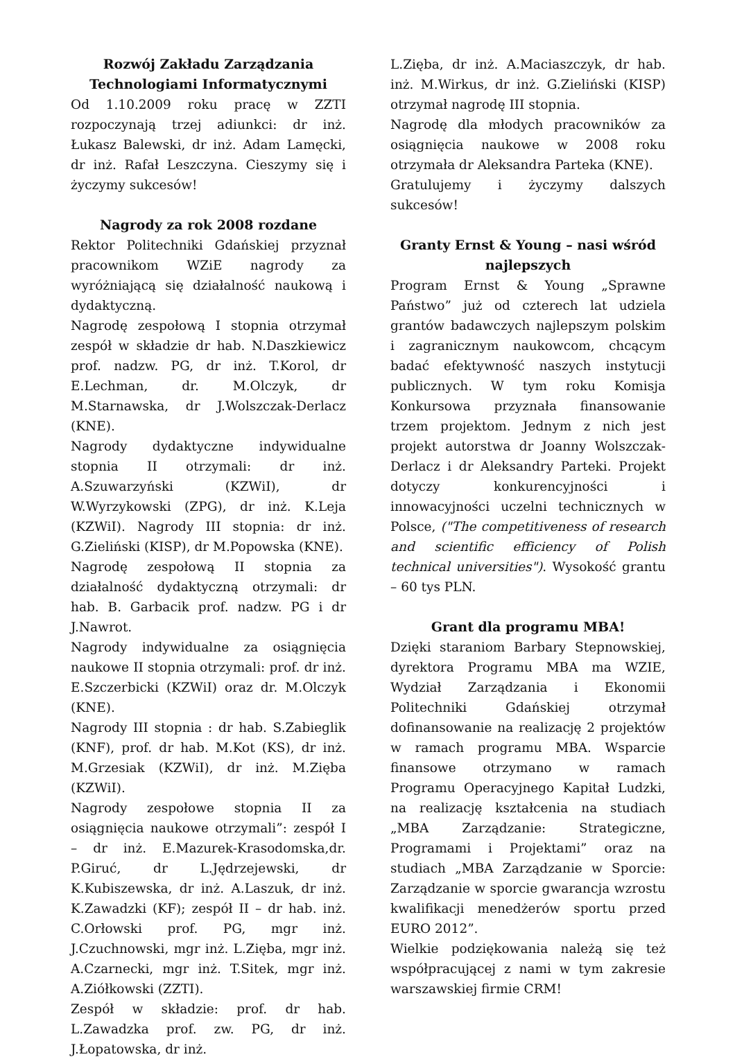Rozwój Zakładu Zarządzania Technologiami Informatycznymi
Od 1.10.2009 roku pracę w ZZTI rozpoczynają trzej adiunkci: dr inż. Łukasz Balewski, dr inż. Adam Lamęcki, dr inż. Rafał Leszczyna. Cieszymy się i życzymy sukcesów!
Nagrody za rok 2008 rozdane
Rektor Politechniki Gdańskiej przyznał pracownikom WZiE nagrody za wyróżniającą się działalność naukową i dydaktyczną.
Nagrodę zespołową I stopnia otrzymał zespół w składzie dr hab. N.Daszkiewicz prof. nadzw. PG, dr inż. T.Korol, dr E.Lechman, dr. M.Olczyk, dr M.Starnawska, dr J.Wolszczak-Derlacz (KNE).
Nagrody dydaktyczne indywidualne stopnia II otrzymali: dr inż. A.Szuwarzyński (KZWiI), dr W.Wyrzykowski (ZPG), dr inż. K.Leja (KZWiI). Nagrody III stopnia: dr inż. G.Zieliński (KISP), dr M.Popowska (KNE).
Nagrodę zespołową II stopnia za działalność dydaktyczną otrzymali: dr hab. B. Garbacik prof. nadzw. PG i dr J.Nawrot.
Nagrody indywidualne za osiągnięcia naukowe II stopnia otrzymali: prof. dr inż. E.Szczerbicki (KZWiI) oraz dr. M.Olczyk (KNE).
Nagrody III stopnia : dr hab. S.Zabieglik (KNF), prof. dr hab. M.Kot (KS), dr inż. M.Grzesiak (KZWiI), dr inż. M.Zięba (KZWiI).
Nagrody zespołowe stopnia II za osiągnięcia naukowe otrzymali”: zespół I – dr inż. E.Mazurek-Krasodomska,dr. P.Giruć, dr L.Jędrzejewski, dr K.Kubiszewska, dr inż. A.Laszuk, dr inż. K.Zawadzki (KF); zespół II – dr hab. inż. C.Orłowski prof. PG, mgr inż. J.Czuchnowski, mgr inż. L.Zięba, mgr inż. A.Czarnecki, mgr inż. T.Sitek, mgr inż. A.Ziółkowski (ZZTI).
Zespół w składzie: prof. dr hab. L.Zawadzka prof. zw. PG, dr inż. J.Łopatowska, dr inż.
L.Zięba, dr inż. A.Maciaszczyk, dr hab. inż. M.Wirkus, dr inż. G.Zieliński (KISP) otrzymał nagrodę III stopnia.
Nagrodę dla młodych pracowników za osiągnięcia naukowe w 2008 roku otrzymała dr Aleksandra Parteka (KNE).
Gratulujemy i życzymy dalszych sukcesów!
Granty Ernst & Young – nasi wśród najlepszych
Program Ernst & Young „Sprawne Państwo” już od czterech lat udziela grantów badawczych najlepszym polskim i zagranicznym naukowcom, chcącym badać efektywność naszych instytucji publicznych. W tym roku Komisja Konkursowa przyznała finansowanie trzem projektom. Jednym z nich jest projekt autorstwa dr Joanny Wolszczak-Derlacz i dr Aleksandry Parteki. Projekt dotyczy konkurencyjności i innowacyjności uczelni technicznych w Polsce, ("The competitiveness of research and scientific efficiency of Polish technical universities"). Wysokość grantu – 60 tys PLN.
Grant dla programu MBA!
Dzięki staraniom Barbary Stepnowskiej, dyrektora Programu MBA ma WZIE, Wydział Zarządzania i Ekonomii Politechniki Gdańskiej otrzymał dofinansowanie na realizację 2 projektów w ramach programu MBA. Wsparcie finansowe otrzymano w ramach Programu Operacyjnego Kapitał Ludzki, na realizację kształcenia na studiach „MBA Zarządzanie: Strategiczne, Programami i Projektami” oraz na studiach „MBA Zarządzanie w Sporcie: Zarządzanie w sporcie gwarancja wzrostu kwalifikacji menedżerów sportu przed EURO 2012”.
Wielkie podziękowania należą się też współpracującej z nami w tym zakresie warszawskiej firmie CRM!